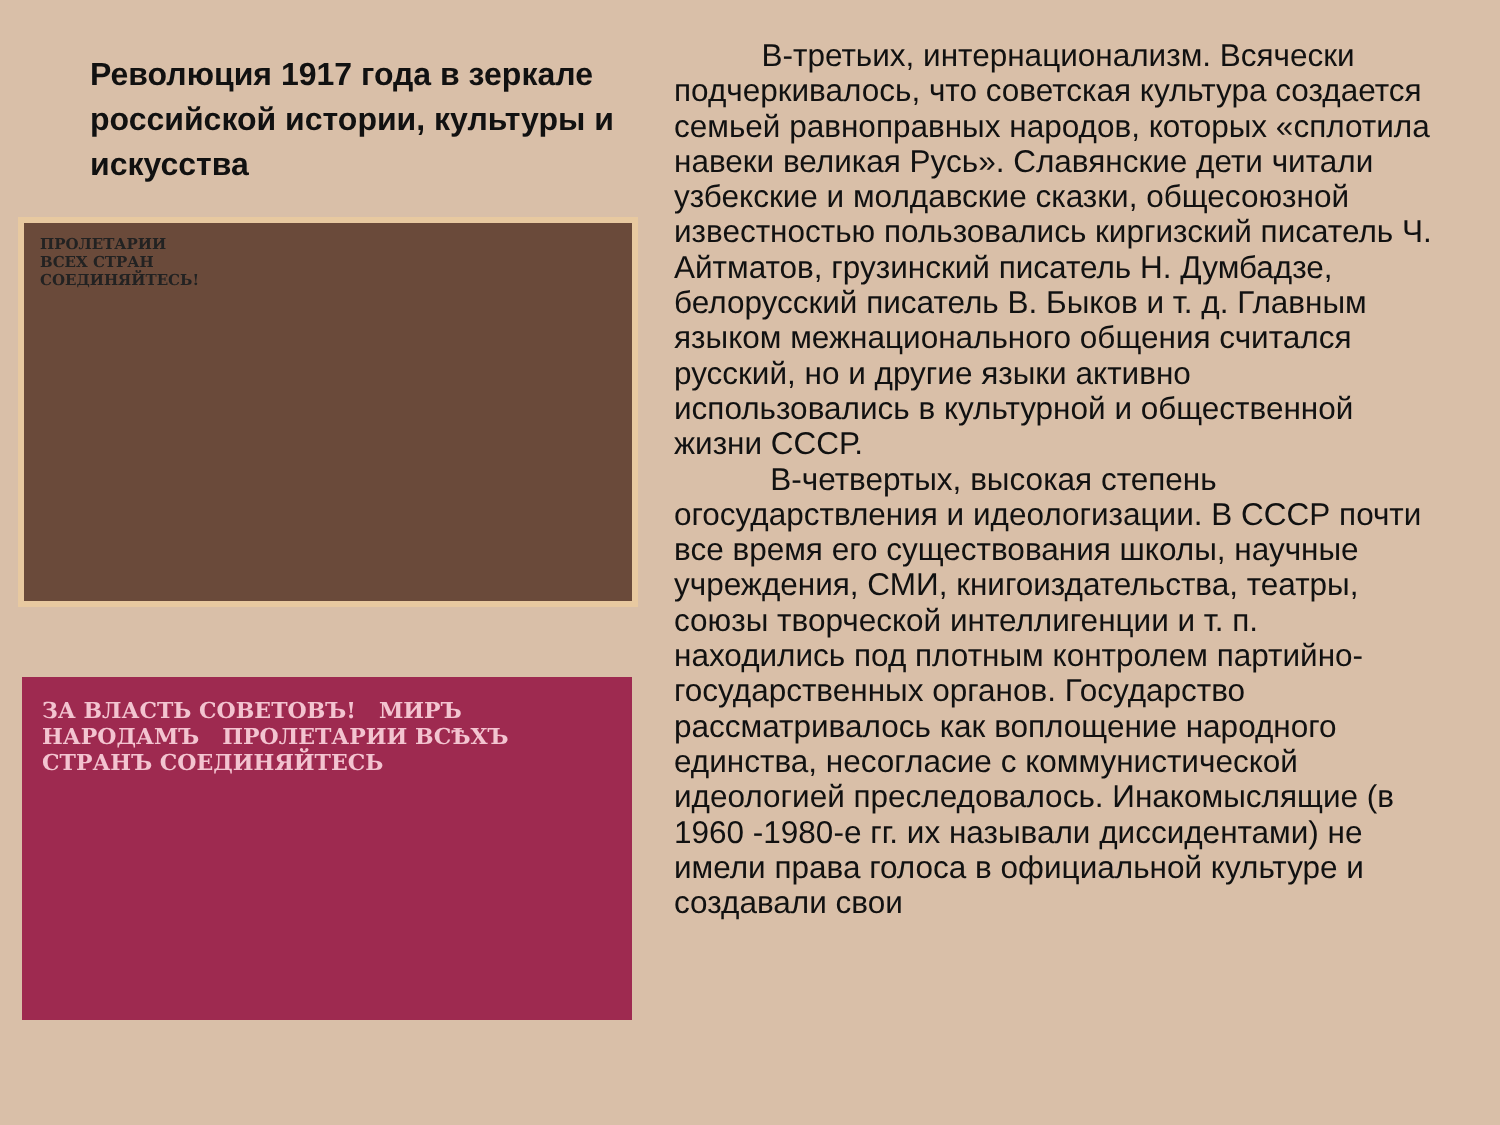Революция 1917 года в зеркале российской истории, культуры и искусства
ПРОЛЕТАРИИ
ВСЕХ СТРАН
СОЕДИНЯЙТЕСЬ!
ЗА ВЛАСТЬ СОВЕТОВЪ! МИРЪ НАРОДАМЪ ПРОЛЕТАРИИ ВСѢХЪ СТРАНЪ СОЕДИНЯЙТЕСЬ
В-третьих, интернационализм. Всячески подчеркивалось, что советская культура создается семьей равноправных народов, которых «сплотила навеки великая Русь». Славянские дети читали узбекские и молдавские сказки, общесоюзной известностью пользовались киргизский писатель Ч. Айтматов, грузинский писатель Н. Думбадзе, белорусский писатель В. Быков и т. д. Главным языком межнационального общения считался русский, но и другие языки активно использовались в культурной и общественной жизни СССР.
В-четвертых, высокая степень огосударствления и идеологизации. В СССР почти все время его существования школы, научные учреждения, СМИ, книгоиздательства, театры, союзы творческой интеллигенции и т. п. находились под плотным контролем партийно-государственных органов. Государство рассматривалось как воплощение народного единства, несогласие с коммунистической идеологией преследовалось. Инакомыслящие (в 1960 -1980-е гг. их называли диссидентами) не имели права голоса в официальной культуре и создавали свои